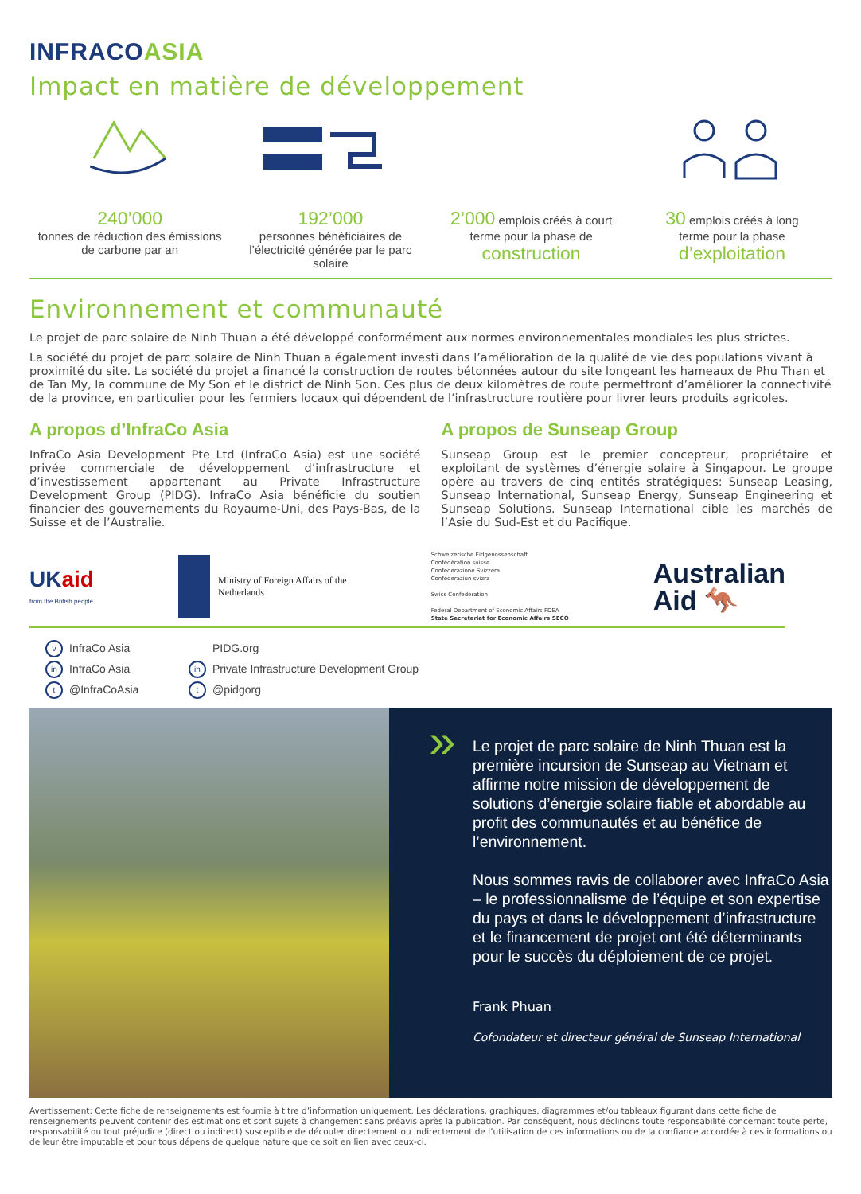INFRACOASIA
Impact en matière de développement
240’000
tonnes de réduction des émissions
de carbone par an
192’000
personnes bénéficiaires de
l’électricité générée par le parc
solaire
2’000 emplois créés à court
terme pour la phase de
construction
30 emplois créés à long
terme pour la phase
d’exploitation
Environnement et communauté
Le projet de parc solaire de Ninh Thuan a été développé conformément aux normes environnementales mondiales les plus strictes.
La société du projet de parc solaire de Ninh Thuan a également investi dans l’amélioration de la qualité de vie des populations vivant à proximité du site. La société du projet a financé la construction de routes bétonnées autour du site longeant les hameaux de Phu Than et de Tan My, la commune de My Son et le district de Ninh Son. Ces plus de deux kilomètres de route permettront d’améliorer la connectivité de la province, en particulier pour les fermiers locaux qui dépendent de l’infrastructure routière pour livrer leurs produits agricoles.
A propos d’InfraCo Asia
InfraCo Asia Development Pte Ltd (InfraCo Asia) est une société privée commerciale de développement d’infrastructure et d’investissement appartenant au Private Infrastructure Development Group (PIDG). InfraCo Asia bénéficie du soutien financier des gouvernements du Royaume-Uni, des Pays-Bas, de la Suisse et de l’Australie.
A propos de Sunseap Group
Sunseap Group est le premier concepteur, propriétaire et exploitant de systèmes d’énergie solaire à Singapour. Le groupe opère au travers de cinq entités stratégiques: Sunseap Leasing, Sunseap International, Sunseap Energy, Sunseap Engineering et Sunseap Solutions. Sunseap International cible les marchés de l’Asie du Sud-Est et du Pacifique.
UKaid
from the British people
Ministry of Foreign Affairs of the
Netherlands
Schweizerische Eidgenossenschaft
Confédération suisse
Confederazione Svizzera
Confederaziun svizra
Swiss Confederation
Federal Department of Economic Affairs FDEA
State Secretariat for Economic Affairs SECO
Australian
Aid 🦘
v InfraCo Asia
in InfraCo Asia
t @InfraCoAsia
PIDG.org
in Private Infrastructure Development Group
t @pidgorg
» Le projet de parc solaire de Ninh Thuan est la première incursion de Sunseap au Vietnam et affirme notre mission de développement de solutions d’énergie solaire fiable et abordable au profit des communautés et au bénéfice de l’environnement.
Nous sommes ravis de collaborer avec InfraCo Asia – le professionnalisme de l’équipe et son expertise du pays et dans le développement d’infrastructure et le financement de projet ont été déterminants pour le succès du déploiement de ce projet.
Frank Phuan
Cofondateur et directeur général de Sunseap International
Avertissement: Cette fiche de renseignements est fournie à titre d’information uniquement. Les déclarations, graphiques, diagrammes et/ou tableaux figurant dans cette fiche de renseignements peuvent contenir des estimations et sont sujets à changement sans préavis après la publication. Par conséquent, nous déclinons toute responsabilité concernant toute perte, responsabilité ou tout préjudice (direct ou indirect) susceptible de découler directement ou indirectement de l’utilisation de ces informations ou de la confiance accordée à ces informations ou de leur être imputable et pour tous dépens de quelque nature que ce soit en lien avec ceux-ci.